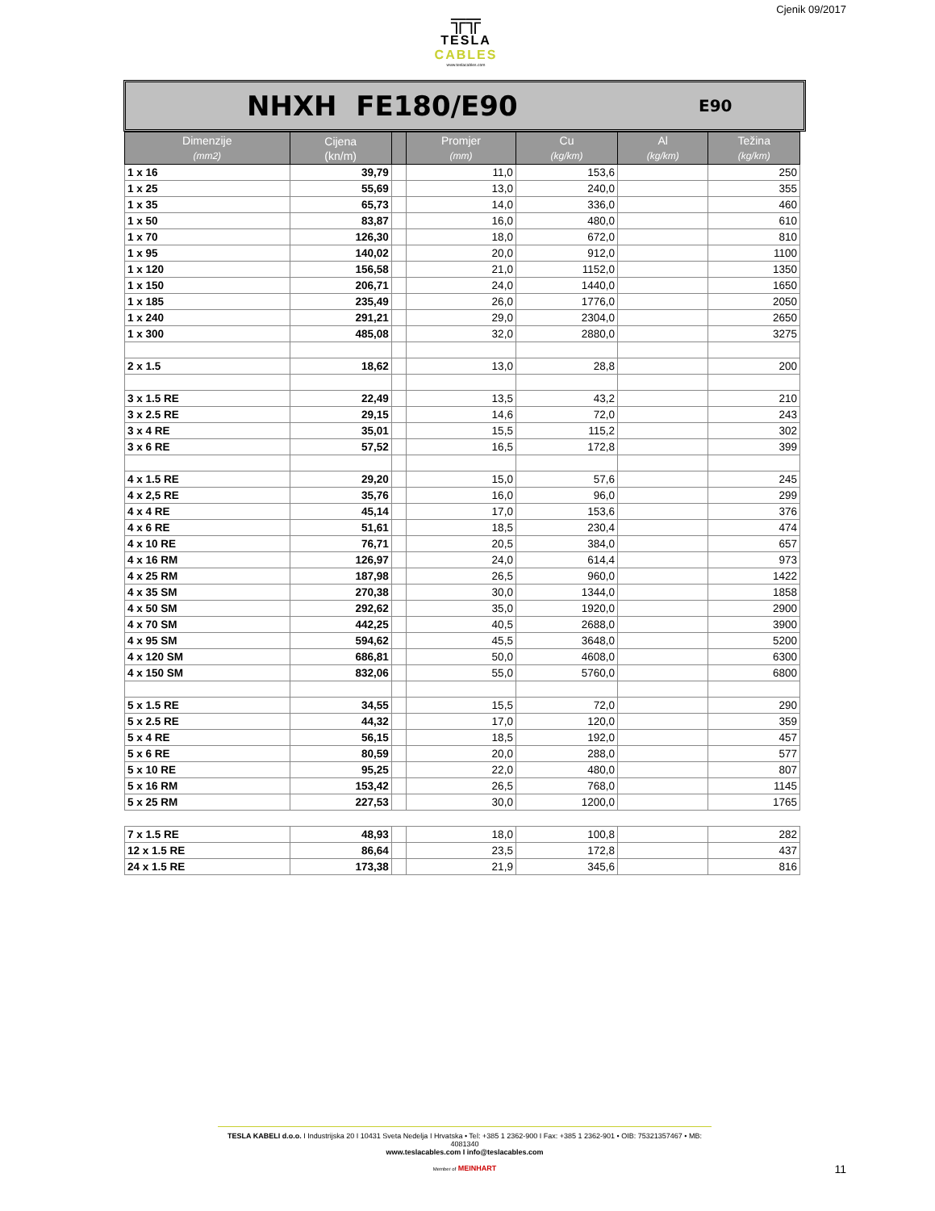╦╦
TESLA CABLES
www.teslacables.com
Cjenik 09/2017
NHXH FE180/E90
E90
| Dimenzije (mm2) | Cijena (kn/m) | | Promjer (mm) | Cu (kg/km) | Al (kg/km) | Težina (kg/km) |
| --- | --- | --- | --- | --- | --- | --- |
| 1 x 16 | 39,79 | | 11,0 | 153,6 | | 250 |
| 1 x 25 | 55,69 | | 13,0 | 240,0 | | 355 |
| 1 x 35 | 65,73 | | 14,0 | 336,0 | | 460 |
| 1 x 50 | 83,87 | | 16,0 | 480,0 | | 610 |
| 1 x 70 | 126,30 | | 18,0 | 672,0 | | 810 |
| 1 x 95 | 140,02 | | 20,0 | 912,0 | | 1100 |
| 1 x 120 | 156,58 | | 21,0 | 1152,0 | | 1350 |
| 1 x 150 | 206,71 | | 24,0 | 1440,0 | | 1650 |
| 1 x 185 | 235,49 | | 26,0 | 1776,0 | | 2050 |
| 1 x 240 | 291,21 | | 29,0 | 2304,0 | | 2650 |
| 1 x 300 | 485,08 | | 32,0 | 2880,0 | | 3275 |
| 2 x 1.5 | 18,62 | | 13,0 | 28,8 | | 200 |
| 3 x 1.5 RE | 22,49 | | 13,5 | 43,2 | | 210 |
| 3 x 2.5 RE | 29,15 | | 14,6 | 72,0 | | 243 |
| 3 x 4 RE | 35,01 | | 15,5 | 115,2 | | 302 |
| 3 x 6 RE | 57,52 | | 16,5 | 172,8 | | 399 |
| 4 x 1.5 RE | 29,20 | | 15,0 | 57,6 | | 245 |
| 4 x 2,5 RE | 35,76 | | 16,0 | 96,0 | | 299 |
| 4 x 4 RE | 45,14 | | 17,0 | 153,6 | | 376 |
| 4 x 6 RE | 51,61 | | 18,5 | 230,4 | | 474 |
| 4 x 10 RE | 76,71 | | 20,5 | 384,0 | | 657 |
| 4 x 16 RM | 126,97 | | 24,0 | 614,4 | | 973 |
| 4 x 25 RM | 187,98 | | 26,5 | 960,0 | | 1422 |
| 4 x 35 SM | 270,38 | | 30,0 | 1344,0 | | 1858 |
| 4 x 50 SM | 292,62 | | 35,0 | 1920,0 | | 2900 |
| 4 x 70 SM | 442,25 | | 40,5 | 2688,0 | | 3900 |
| 4 x 95 SM | 594,62 | | 45,5 | 3648,0 | | 5200 |
| 4 x 120 SM | 686,81 | | 50,0 | 4608,0 | | 6300 |
| 4 x 150 SM | 832,06 | | 55,0 | 5760,0 | | 6800 |
| 5 x 1.5 RE | 34,55 | | 15,5 | 72,0 | | 290 |
| 5 x 2.5 RE | 44,32 | | 17,0 | 120,0 | | 359 |
| 5 x 4 RE | 56,15 | | 18,5 | 192,0 | | 457 |
| 5 x 6 RE | 80,59 | | 20,0 | 288,0 | | 577 |
| 5 x 10 RE | 95,25 | | 22,0 | 480,0 | | 807 |
| 5 x 16 RM | 153,42 | | 26,5 | 768,0 | | 1145 |
| 5 x 25 RM | 227,53 | | 30,0 | 1200,0 | | 1765 |
| 7 x 1.5 RE | 48,93 | | 18,0 | 100,8 | | 282 |
| 12 x 1.5 RE | 86,64 | | 23,5 | 172,8 | | 437 |
| 24 x 1.5 RE | 173,38 | | 21,9 | 345,6 | | 816 |
TESLA KABELI d.o.o. I Industrijska 20 I 10431 Sveta Nedelja I Hrvatska • Tel: +385 1 2362-900 I Fax: +385 1 2362-901 • OIB: 75321357467 • MB: 4081340
www.teslacables.com I info@teslacables.com
Member of MEINHART
11